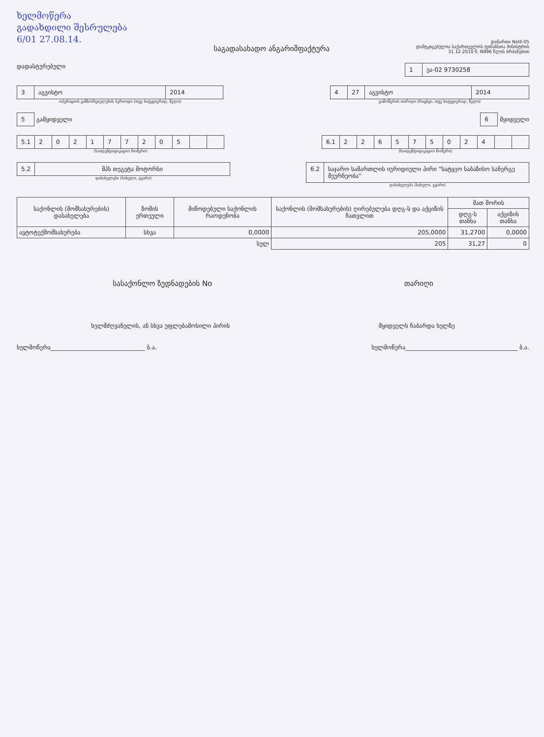ხელმოწერა
გადახდილი შესრულება
6/01 27.08.14.
საგადასახადო ანგარიშფაქტურა
დანართი NoIII-05
დამტკიცებულია საქართველოს ფინანსთა მინისტრის
31.12.2010 წ. N996 წლის ბრძანებით
დადასტურებული
1 ეა-02 9730258
3 აგვისტო 2014
ოპერაციის განხორციელების პერიოდი (თვე სიტყვიერად, წელი)
4 27 აგვისტო 2014
გამოწერის თარიღი (რიცხვი, თვე სიტყვიერად, წელი)
5 გამყიდველი
6 მყიდველი
5.1 202177205
(საიდენტიფიკაციო ნომერი)
6.1 226575024
(საიდენტიფიკაციო ნომერი)
5.2 შპს თეგეტა მოტორსი
დასახელება (სახელი, გვარი)
6.2 საჯარო სამართლის იურიდიული პირი "სატყეო საბაზისო სანერგე მეურნეობა"
დასახელება (სახელი, გვარი)
| საქონლის (მომსახურების) დასახელება | ზომის ერთეული | მიწოდებული საქონლის რაოდენობა | საქონლის (მომსახურების) ღირებულება დღგ-ს და აქციზის ჩათვლით | მათ შორის | |
| --- | --- | --- | --- | --- | --- |
| | | | | დღგ-ს თანხა | აქციზის თანხა |
| ავტოტექმომსახურება | სხვა | 0,0000 | 205,0000 | 31,2700 | 0,0000 |
| | | სულ | 205 | 31,27 | 0 |
სასაქონლო ზედნადების No თარიღი
ხელმძღვანელის, ან სხვა უფლებამოსილი პირის
მყიდველს ჩაბარდა ხელზე
ხელმოწერა________________________________ ბ.ა.
ხელმოწერა______________________________________ ბ.ა.